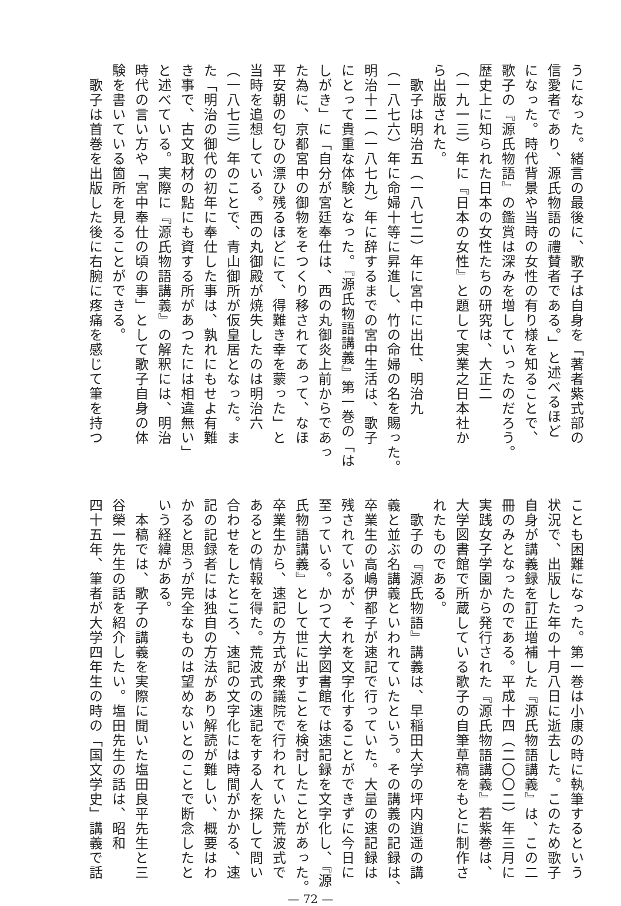うになった。緒言の最後に、歌子は自身を「著者紫式部の
信愛者であり、源氏物語の禮賛者である。」と述べるほど
になった。時代背景や当時の女性の有り様を知ることで、
歌子の『源氏物語』の鑑賞は深みを増していったのだろう。
歴史上に知られた日本の女性たちの研究は、大正二
（一九一三）年に『日本の女性』と題して実業之日本社か
ら出版された。
　歌子は明治五（一八七二）年に宮中に出仕、明治九
（一八七六）年に命婦十等に昇進し、竹の命婦の名を賜った。
明治十二（一八七九）年に辞するまでの宮中生活は、歌子
にとって貴重な体験となった。『源氏物語講義』第一巻の「は
しがき」に「自分が宮廷奉仕は、西の丸御炎上前からであっ
た為に、京都宮中の御物をそつくり移されてあって、なほ
平安朝の匂ひの漂ひ残るほどにて、得難き幸を蒙った」と
当時を追想している。西の丸御殿が焼失したのは明治六
（一八七三）年のことで、青山御所が仮皇居となった。ま
た「明治の御代の初年に奉仕した事は、孰れにもせよ有難
き事で、古文取材の點にも資する所があつたには相違無い」
と述べている。実際に『源氏物語講義』の解釈には、明治
時代の言い方や「宮中奉仕の頃の事」として歌子自身の体
験を書いている箇所を見ることができる。
　歌子は首巻を出版した後に右腕に疼痛を感じて筆を持つ
ことも困難になった。第一巻は小康の時に執筆するという
状況で、出版した年の十月八日に逝去した。このため歌子
自身が講義録を訂正増補した『源氏物語講義』は、この二
冊のみとなったのである。平成十四（二〇〇二）年三月に
実践女子学園から発行された『源氏物語講義』若紫巻は、
大学図書館で所蔵している歌子の自筆草稿をもとに制作さ
れたものである。
　歌子の『源氏物語』講義は、早稲田大学の坪内逍遥の講
義と並ぶ名講義といわれていたという。その講義の記録は、
卒業生の高嶋伊都子が速記で行っていた。大量の速記録は
残されているが、それを文字化することができずに今日に
至っている。かつて大学図書館では速記録を文字化し、『源
氏物語講義』として世に出すことを検討したことがあった。
卒業生から、速記の方式が衆議院で行われていた荒波式で
あるとの情報を得た。荒波式の速記をする人を探して問い
合わせをしたところ、速記の文字化には時間がかかる、速
記の記録者には独自の方法があり解読が難しい、概要はわ
かると思うが完全なものは望めないとのことで断念したと
いう経緯がある。
　本稿では、歌子の講義を実際に聞いた塩田良平先生と三
谷榮一先生の話を紹介したい。塩田先生の話は、昭和
四十五年、筆者が大学四年生の時の「国文学史」講義で話
— 72 —